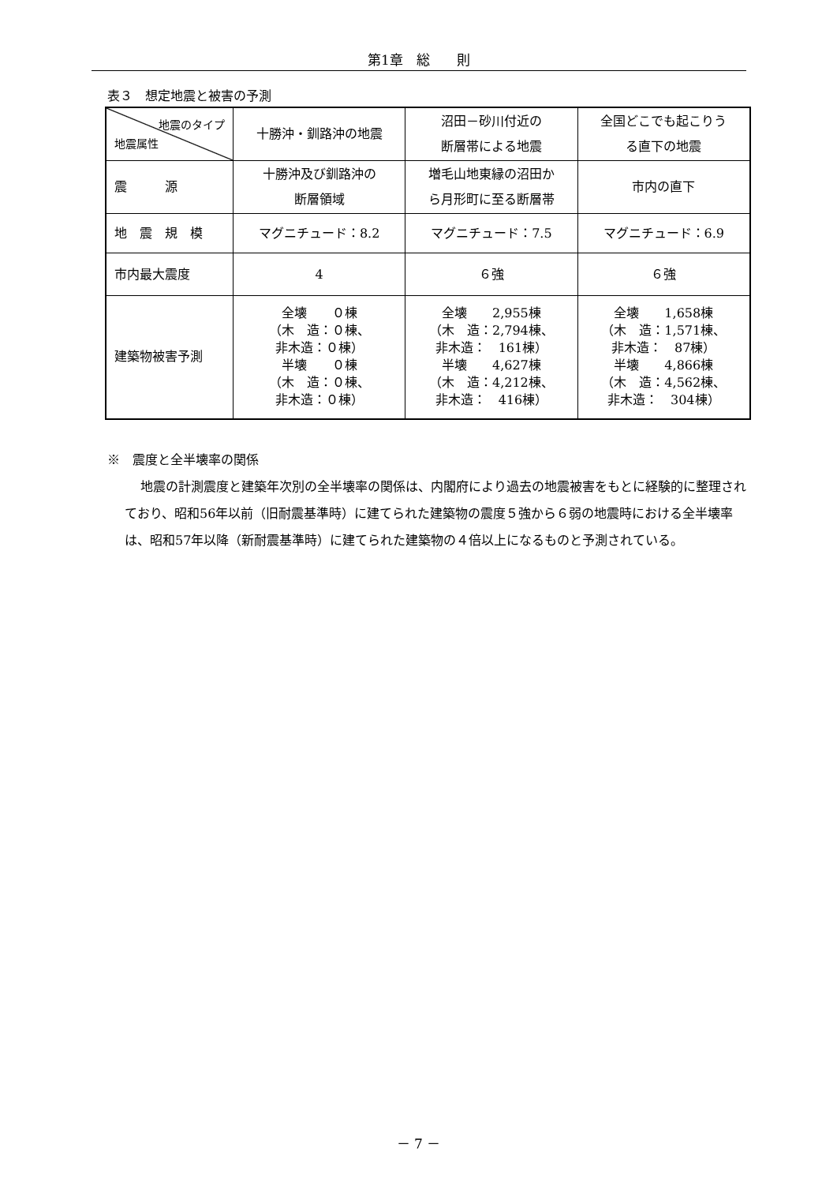第1章　総　　則
表３　想定地震と被害の予測
| 地震のタイプ 地震属性 | 十勝沖・釧路沖の地震 | 沼田－砂川付近の 断層帯による地震 | 全国どこでも起こりう る直下の地震 |
| --- | --- | --- | --- |
| 震 源 | 十勝沖及び釧路沖の 断層領域 | 増毛山地東縁の沼田か ら月形町に至る断層帯 | 市内の直下 |
| 地 震 規 模 | マグニチュード：8.2 | マグニチュード：7.5 | マグニチュード：6.9 |
| 市内最大震度 | 4 | ６強 | ６強 |
| 建築物被害予測 | 全壊 ０棟 （木 造：０棟、 非木造：０棟） 半壊 ０棟 （木 造：０棟、 非木造：０棟） | 全壊 2,955棟 （木 造：2,794棟、 非木造： 161棟） 半壊 4,627棟 （木 造：4,212棟、 非木造： 416棟） | 全壊 1,658棟 （木 造：1,571棟、 非木造： 87棟） 半壊 4,866棟 （木 造：4,562棟、 非木造： 304棟） |
※　震度と全半壊率の関係
地震の計測震度と建築年次別の全半壊率の関係は、内閣府により過去の地震被害をもとに経験的に整理されており、昭和56年以前（旧耐震基準時）に建てられた建築物の震度５強から６弱の地震時における全半壊率は、昭和57年以降（新耐震基準時）に建てられた建築物の４倍以上になるものと予測されている。
－ 7 －